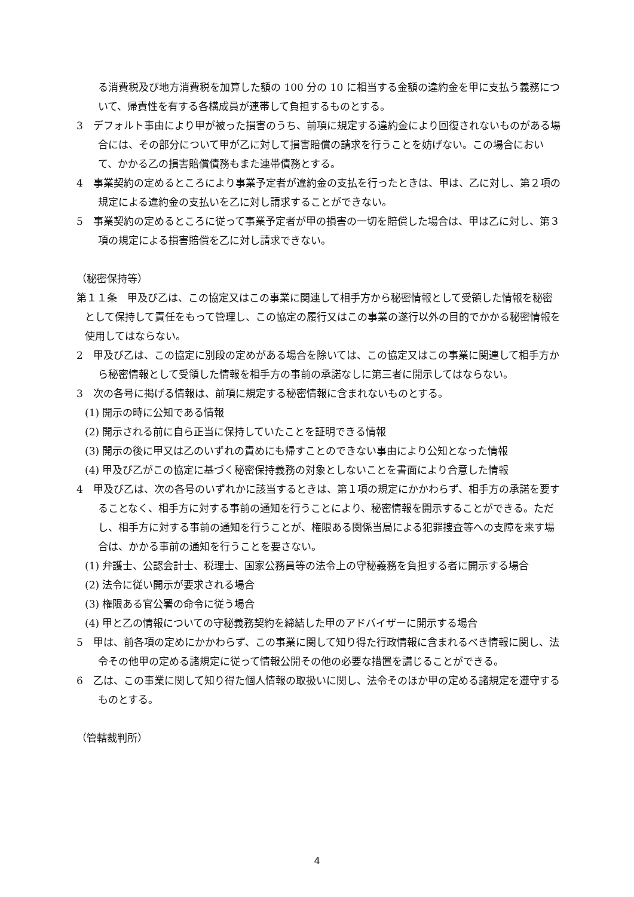る消費税及び地方消費税を加算した額の 100 分の 10 に相当する金額の違約金を甲に支払う義務について、帰責性を有する各構成員が連帯して負担するものとする。
3　デフォルト事由により甲が被った損害のうち、前項に規定する違約金により回復されないものがある場合には、その部分について甲が乙に対して損害賠償の請求を行うことを妨げない。この場合において、かかる乙の損害賠償債務もまた連帯債務とする。
4　事業契約の定めるところにより事業予定者が違約金の支払を行ったときは、甲は、乙に対し、第２項の規定による違約金の支払いを乙に対し請求することができない。
5　事業契約の定めるところに従って事業予定者が甲の損害の一切を賠償した場合は、甲は乙に対し、第３項の規定による損害賠償を乙に対し請求できない。
（秘密保持等）
第１１条　甲及び乙は、この協定又はこの事業に関連して相手方から秘密情報として受領した情報を秘密として保持して責任をもって管理し、この協定の履行又はこの事業の遂行以外の目的でかかる秘密情報を使用してはならない。
2　甲及び乙は、この協定に別段の定めがある場合を除いては、この協定又はこの事業に関連して相手方から秘密情報として受領した情報を相手方の事前の承諾なしに第三者に開示してはならない。
3　次の各号に掲げる情報は、前項に規定する秘密情報に含まれないものとする。
(1) 開示の時に公知である情報
(2) 開示される前に自ら正当に保持していたことを証明できる情報
(3) 開示の後に甲又は乙のいずれの責めにも帰すことのできない事由により公知となった情報
(4) 甲及び乙がこの協定に基づく秘密保持義務の対象としないことを書面により合意した情報
4　甲及び乙は、次の各号のいずれかに該当するときは、第１項の規定にかかわらず、相手方の承諾を要することなく、相手方に対する事前の通知を行うことにより、秘密情報を開示することができる。ただし、相手方に対する事前の通知を行うことが、権限ある関係当局による犯罪捜査等への支障を来す場合は、かかる事前の通知を行うことを要さない。
(1) 弁護士、公認会計士、税理士、国家公務員等の法令上の守秘義務を負担する者に開示する場合
(2) 法令に従い開示が要求される場合
(3) 権限ある官公署の命令に従う場合
(4) 甲と乙の情報についての守秘義務契約を締結した甲のアドバイザーに開示する場合
5　甲は、前各項の定めにかかわらず、この事業に関して知り得た行政情報に含まれるべき情報に関し、法令その他甲の定める諸規定に従って情報公開その他の必要な措置を講じることができる。
6　乙は、この事業に関して知り得た個人情報の取扱いに関し、法令そのほか甲の定める諸規定を遵守するものとする。
（管轄裁判所）
4